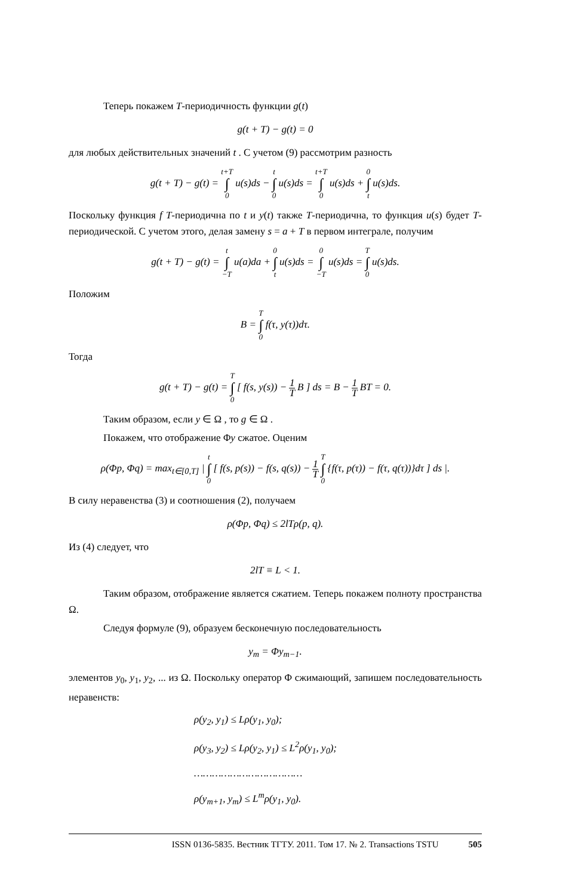Теперь покажем T-периодичность функции g(t)
g(t + T) − g(t) = 0
для любых действительных значений t . С учетом (9) рассмотрим разность
g(t + T) − g(t) = t+T ∫ 0 u(s)ds − t ∫ 0 u(s)ds = t+T ∫ 0 u(s)ds + 0 ∫ t u(s)ds.
Поскольку функция f T-периодична по t и y(t) также T-периодична, то функция u(s) будет T-периодической. С учетом этого, делая замену s = a + T в первом интеграле, получим
g(t + T) − g(t) = t ∫ −T u(a)da + 0 ∫ t u(s)ds = 0 ∫ −T u(s)ds = T ∫ 0 u(s)ds.
Положим
B = T ∫ 0 f(τ, y(τ))dτ.
Тогда
g(t + T) − g(t) = T ∫ 0 [ f(s, y(s)) − 1 T B ] ds = B − 1 T BT = 0.
Таким образом, если y ∈ Ω , то g ∈ Ω .
Покажем, что отображение Φy сжатое. Оценим
ρ(Φp, Φq) = max<sub>t∈[0,T]</sub> | t ∫ 0 [ f(s, p(s)) − f(s, q(s)) − 1 T T ∫ 0 {f(τ, p(τ)) − f(τ, q(τ))}dτ ] ds |.
В силу неравенства (3) и соотношения (2), получаем
ρ(Φp, Φq) ≤ 2lTρ(p, q).
Из (4) следует, что
2lT ≡ L < 1.
Таким образом, отображение является сжатием. Теперь покажем полноту пространства Ω.
Следуя формуле (9), образуем бесконечную последовательность
y<sub>m</sub> = Φy<sub>m−1</sub>.
элементов y<sub>0</sub>, y<sub>1</sub>, y<sub>2</sub>, ... из Ω. Поскольку оператор Φ сжимающий, запишем последовательность неравенств:
ρ(y<sub>2</sub>, y<sub>1</sub>) ≤ Lρ(y<sub>1</sub>, y<sub>0</sub>);
ρ(y<sub>3</sub>, y<sub>2</sub>) ≤ Lρ(y<sub>2</sub>, y<sub>1</sub>) ≤ L<sup>2</sup>ρ(y<sub>1</sub>, y<sub>0</sub>);
………………………………
ρ(y<sub>m+1</sub>, y<sub>m</sub>) ≤ L<sup>m</sup>ρ(y<sub>1</sub>, y<sub>0</sub>).
ISSN 0136-5835. Вестник ТГТУ. 2011. Том 17. № 2. Transactions TSTU 505